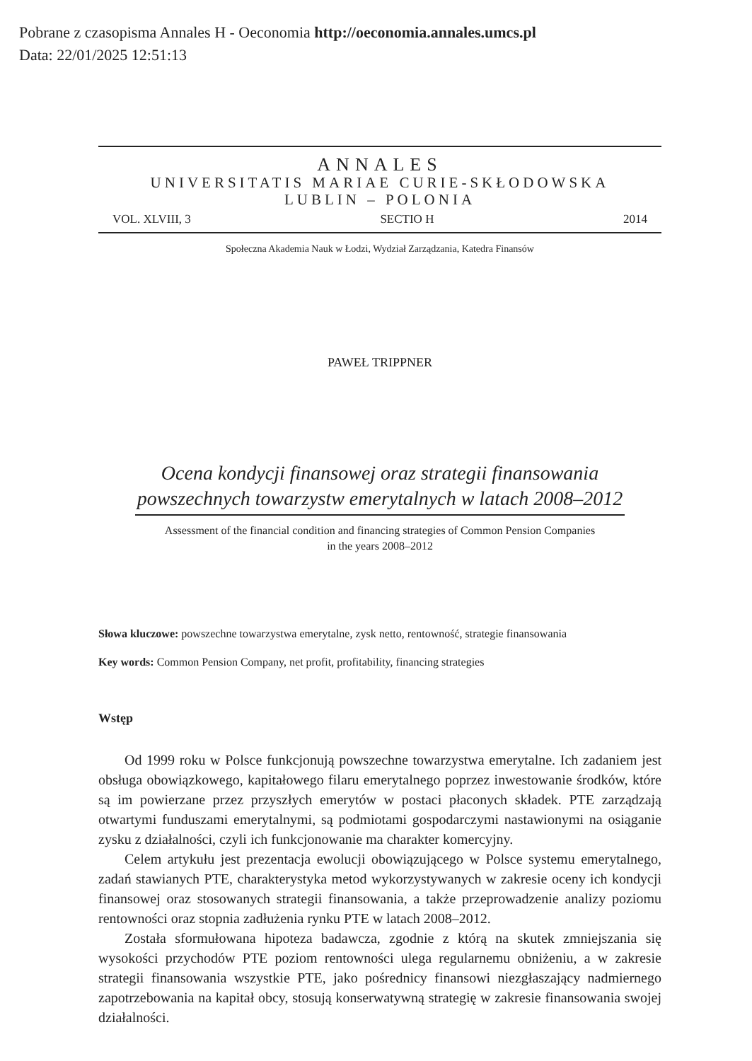Pobrane z czasopisma Annales H - Oeconomia http://oeconomia.annales.umcs.pl
Data: 22/01/2025 12:51:13
ANNALES
UNIVERSITATIS MARIAE CURIE-SKŁODOWSKA
LUBLIN – POLONIA
VOL. XLVIII, 3 SECTIO H 2014
Społeczna Akademia Nauk w Łodzi, Wydział Zarządzania, Katedra Finansów
PAWEŁ TRIPPNER
Ocena kondycji finansowej oraz strategii finansowania powszechnych towarzystw emerytalnych w latach 2008–2012
Assessment of the financial condition and financing strategies of Common Pension Companies
in the years 2008–2012
Słowa kluczowe: powszechne towarzystwa emerytalne, zysk netto, rentowność, strategie finansowania
Key words: Common Pension Company, net profit, profitability, financing strategies
Wstęp
Od 1999 roku w Polsce funkcjonują powszechne towarzystwa emerytalne. Ich zadaniem jest obsługa obowiązkowego, kapitałowego filaru emerytalnego poprzez inwestowanie środków, które są im powierzane przez przyszłych emerytów w postaci płaconych składek. PTE zarządzają otwartymi funduszami emerytalnymi, są podmiotami gospodarczymi nastawionymi na osiąganie zysku z działalności, czyli ich funkcjonowanie ma charakter komercyjny.
Celem artykułu jest prezentacja ewolucji obowiązującego w Polsce systemu emerytalnego, zadań stawianych PTE, charakterystyka metod wykorzystywanych w zakresie oceny ich kondycji finansowej oraz stosowanych strategii finansowania, a także przeprowadzenie analizy poziomu rentowności oraz stopnia zadłużenia rynku PTE w latach 2008–2012.
Została sformułowana hipoteza badawcza, zgodnie z którą na skutek zmniejszania się wysokości przychodów PTE poziom rentowności ulega regularnemu obniżeniu, a w zakresie strategii finansowania wszystkie PTE, jako pośrednicy finansowi niezgłaszający nadmiernego zapotrzebowania na kapitał obcy, stosują konserwatywną strategię w zakresie finansowania swojej działalności.